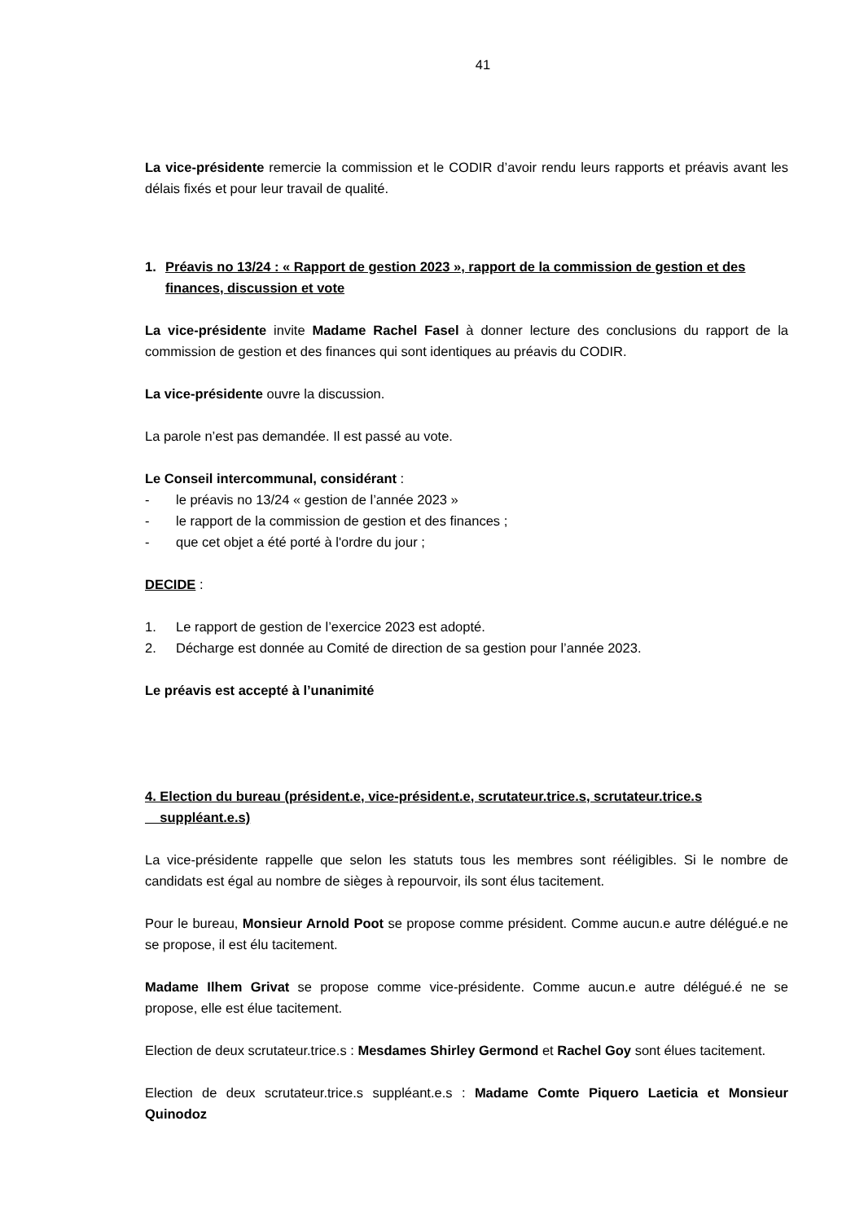41
La vice-présidente remercie la commission et le CODIR d’avoir rendu leurs rapports et préavis avant les délais fixés et pour leur travail de qualité.
1. Préavis no 13/24 : « Rapport de gestion 2023 », rapport de la commission de gestion et des finances, discussion et vote
La vice-présidente invite Madame Rachel Fasel à donner lecture des conclusions du rapport de la commission de gestion et des finances qui sont identiques au préavis du CODIR.
La vice-présidente ouvre la discussion.
La parole n’est pas demandée. Il est passé au vote.
Le Conseil intercommunal, considérant :
- le préavis no 13/24 « gestion de l’année 2023 »
- le rapport de la commission de gestion et des finances ;
- que cet objet a été porté à l'ordre du jour ;
DECIDE :
1. Le rapport de gestion de l’exercice 2023 est adopté.
2. Décharge est donnée au Comité de direction de sa gestion pour l’année 2023.
Le préavis est accepté à l’unanimité
4. Election du bureau (président.e, vice-président.e, scrutateur.trice.s, scrutateur.trice.s
suppléant.e.s)
La vice-présidente rappelle que selon les statuts tous les membres sont rééligibles. Si le nombre de candidats est égal au nombre de sièges à repourvoir, ils sont élus tacitement.
Pour le bureau, Monsieur Arnold Poot se propose comme président. Comme aucun.e autre délégué.e ne se propose, il est élu tacitement.
Madame Ilhem Grivat se propose comme vice-présidente. Comme aucun.e autre délégué.é ne se propose, elle est élue tacitement.
Election de deux scrutateur.trice.s : Mesdames Shirley Germond et Rachel Goy sont élues tacitement.
Election de deux scrutateur.trice.s suppléant.e.s : Madame Comte Piquero Laeticia et Monsieur Quinodoz